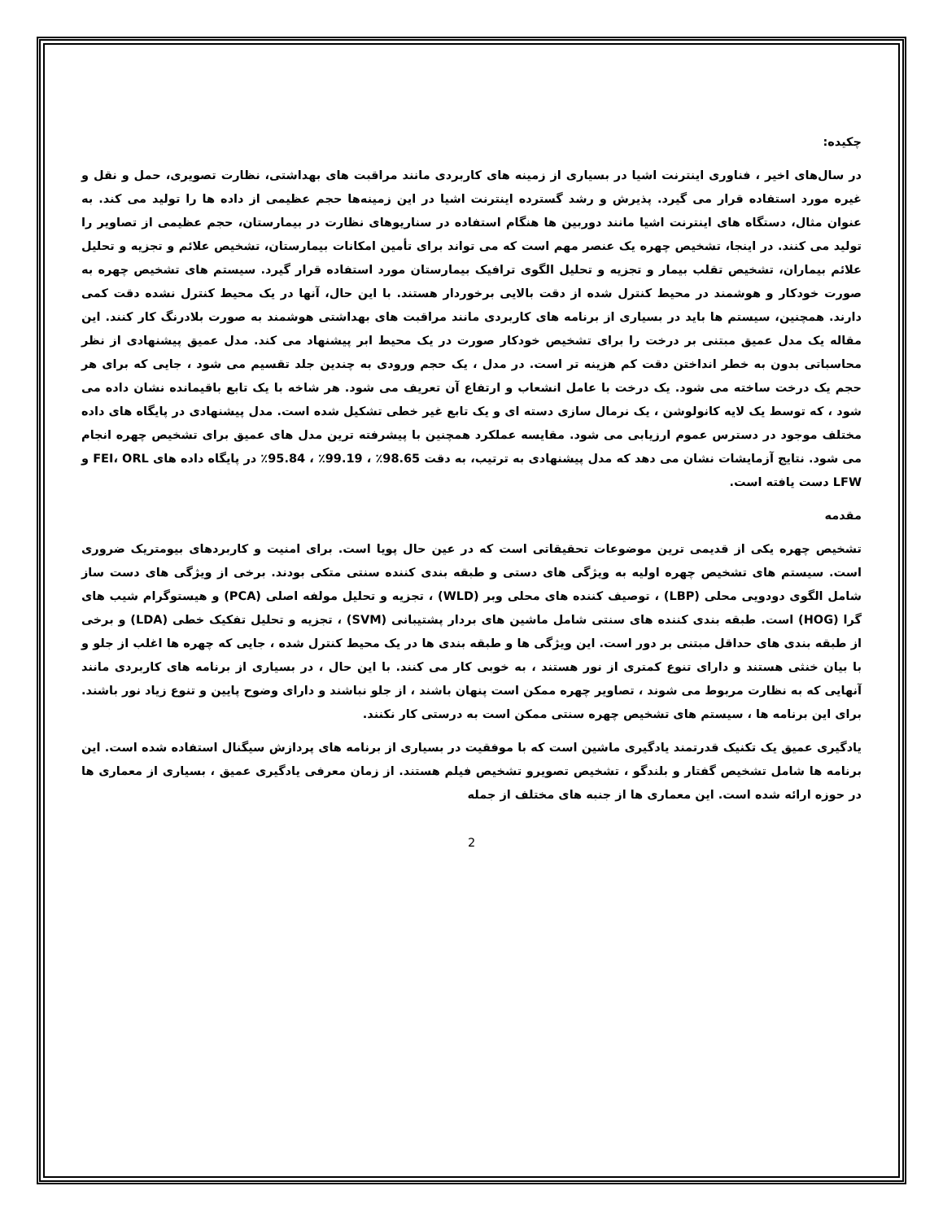چکیده:
در سال‌های اخیر ، فناوری اینترنت اشیا در بسیاری از زمینه های کاربردی مانند مراقبت های بهداشتی، نظارت تصویری، حمل و نقل و غیره مورد استفاده قرار می گیرد. پذیرش و رشد گسترده اینترنت اشیا در این زمینه‌ها حجم عظیمی از داده ها را تولید می کند. به عنوان مثال، دستگاه های اینترنت اشیا مانند دوربین ها هنگام استفاده در سناریوهای نظارت در بیمارستان، حجم عظیمی از تصاویر را تولید می کنند. در اینجا، تشخیص چهره یک عنصر مهم است که می تواند برای تأمین امکانات بیمارستان، تشخیص علائم و تجزیه و تحلیل علائم بیماران، تشخیص تقلب بیمار و تجزیه و تحلیل الگوی ترافیک بیمارستان مورد استفاده قرار گیرد. سیستم های تشخیص چهره به صورت خودکار و هوشمند در محیط کنترل شده از دقت بالایی برخوردار هستند. با این حال، آنها در یک محیط کنترل نشده دقت کمی دارند. همچنین، سیستم ها باید در بسیاری از برنامه های کاربردی مانند مراقبت های بهداشتی هوشمند به صورت بلادرنگ کار کنند. این مقاله یک مدل عمیق مبتنی بر درخت را برای تشخیص خودکار صورت در یک محیط ابر پیشنهاد می کند. مدل عمیق پیشنهادی از نظر محاسباتی بدون به خطر انداختن دقت کم هزینه تر است. در مدل ، یک حجم ورودی به چندین جلد تقسیم می شود ، جایی که برای هر حجم یک درخت ساخته می شود. یک درخت با عامل انشعاب و ارتفاع آن تعریف می شود. هر شاخه با یک تابع باقیمانده نشان داده می شود ، که توسط یک لایه کانولوشن ، یک نرمال سازی دسته ای و یک تابع غیر خطی تشکیل شده است. مدل پیشنهادی در پایگاه های داده مختلف موجود در دسترس عموم ارزیابی می شود. مقایسه عملکرد همچنین با پیشرفته ترین مدل های عمیق برای تشخیص چهره انجام می شود. نتایج آزمایشات نشان می دهد که مدل پیشنهادی به ترتیب، به دقت 98.65٪ ، 99.19٪ ، 95.84٪ در پایگاه داده های FEI، ORL و LFW دست یافته است.
مقدمه
تشخیص چهره یکی از قدیمی ترین موضوعات تحقیقاتی است که در عین حال پویا است. برای امنیت و کاربردهای بیومتریک ضروری است. سیستم های تشخیص چهره اولیه به ویژگی های دستی و طبقه بندی کننده سنتی متکی بودند. برخی از ویژگی های دست ساز شامل الگوی دودویی محلی (LBP) ، توصیف کننده های محلی وبر (WLD) ، تجزیه و تحلیل مولفه اصلی (PCA) و هیستوگرام شیب های گرا (HOG) است. طبقه بندی کننده های سنتی شامل ماشین های بردار پشتیبانی (SVM) ، تجزیه و تحلیل تفکیک خطی (LDA) و برخی از طبقه بندی های حداقل مبتنی بر دور است. این ویژگی ها و طبقه بندی ها در یک محیط کنترل شده ، جایی که چهره ها اغلب از جلو و با بیان خنثی هستند و دارای تنوع کمتری از نور هستند ، به خوبی کار می کنند. با این حال ، در بسیاری از برنامه های کاربردی مانند آنهایی که به نظارت مربوط می شوند ، تصاویر چهره ممکن است پنهان باشند ، از جلو نباشند و دارای وضوح پایین و تنوع زیاد نور باشند. برای این برنامه ها ، سیستم های تشخیص چهره سنتی ممکن است به درستی کار نکنند.
یادگیری عمیق یک تکنیک قدرتمند یادگیری ماشین است که با موفقیت در بسیاری از برنامه های پردازش سیگنال استفاده شده است. این برنامه ها شامل تشخیص گفتار و بلندگو ، تشخیص تصویرو تشخیص فیلم هستند. از زمان معرفی یادگیری عمیق ، بسیاری از معماری ها در حوزه ارائه شده است. این معماری ها از جنبه های مختلف از جمله
2